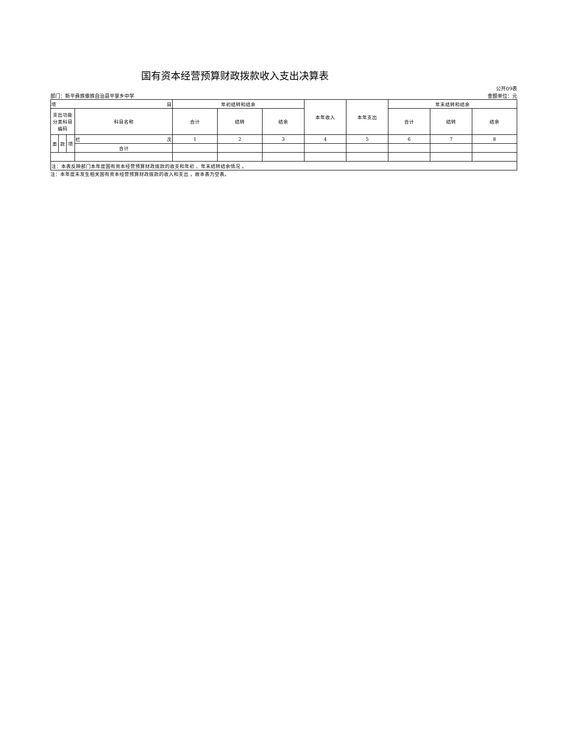国有资本经营预算财政拨款收入支出决算表
公开09表
部门：新平彝族傣族自治县平掌乡中学 金额单位：元
| 项 目 | | | | 年初结转和结余 | | | 本年收入 | 本年支出 | 年末结转和结余 | | |
| --- | --- | --- | --- | --- | --- | --- | --- | --- | --- | --- | --- |
| 支出功能分类科目编码 | | | 科目名称 | 合计 | 结转 | 结余 | | | 合计 | 结转 | 结余 |
| 类 | 款 | 项 | 栏 次 | 1 | 2 | 3 | 4 | 5 | 6 | 7 | 8 |
| | | | 合计 | | | | | | | | |
| 注：本表反映部门本年度国有资本经营预算财政拨款的收支和年初 、年末结转结余情况 。 | | | | | | | | | | | |
注：本年度未发生相关国有资本经营预算财政拨款的收入和支出 ，故本表为空表。